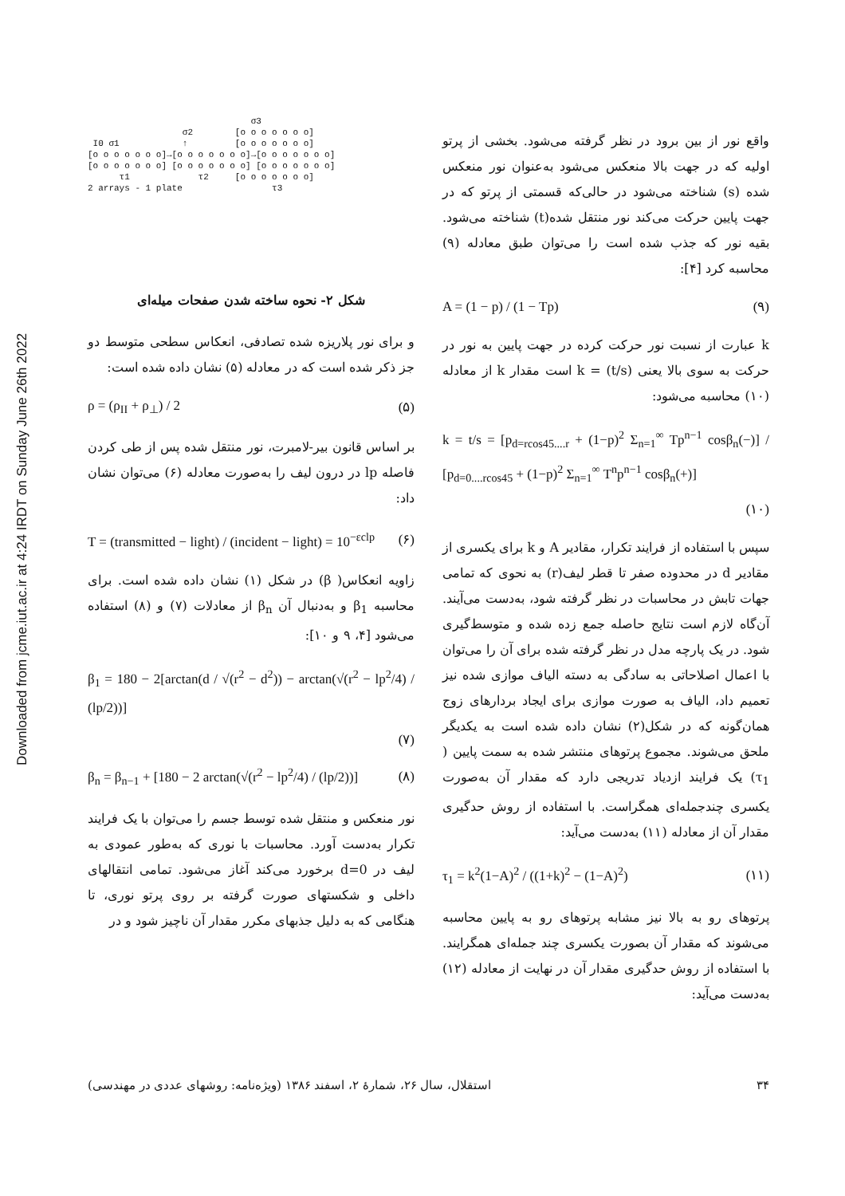Downloaded from jcme.iut.ac.ir at 4:24 IRDT on Sunday June 26th 2022
σ3 σ2 [o o o o o o o] I0 σ1 ↑ [o o o o o o o] [o o o o o o o]→[o o o o o o o]→[o o o o o o o] [o o o o o o o] [o o o o o o o] [o o o o o o o] τ1 τ2 [o o o o o o o] 2 arrays - 1 plate τ3
شکل ۲- نحوه ساخته شدن صفحات میله‌ای
و برای نور پلاریزه شده تصادفی، انعکاس سطحی متوسط دو جز ذکر شده است که در معادله (۵) نشان داده شده است:
ρ = (ρ<sub>II</sub> + ρ<sub>⊥</sub>) / 2 (۵)
بر اساس قانون بیر-لامبرت، نور منتقل شده پس از طی کردن فاصله lp در درون لیف را به‌صورت معادله (۶) می‌توان نشان داد:
T = (transmitted − light) / (incident − light) = 10<sup>−εclp</sup> (۶)
زاویه انعکاس( β) در شکل (۱) نشان داده شده است. برای محاسبه β<sub>1</sub> و به‌دنبال آن β<sub>n</sub> از معادلات (۷) و (۸) استفاده می‌شود [۴، ۹ و ۱۰]:
β<sub>1</sub> = 180 − 2[arctan(d / √(r<sup>2</sup> − d<sup>2</sup>)) − arctan(√(r<sup>2</sup> − lp<sup>2</sup>/4) / (lp/2))]
(۷)
β<sub>n</sub> = β<sub>n−1</sub> + [180 − 2 arctan(√(r<sup>2</sup> − lp<sup>2</sup>/4) / (lp/2))] (۸)
نور منعکس و منتقل شده توسط جسم را می‌توان با یک فرایند تکرار به‌دست آورد. محاسبات با نوری که به‌طور عمودی به لیف در d=0 برخورد می‌کند آغاز می‌شود. تمامی انتقالهای داخلی و شکستهای صورت گرفته بر روی پرتو نوری، تا هنگامی که به دلیل جذبهای مکرر مقدار آن ناچیز شود و در
واقع نور از بین برود در نظر گرفته می‌شود. بخشی از پرتو اولیه که در جهت بالا منعکس می‌شود به‌عنوان نور منعکس شده (s) شناخته می‌شود در حالی‌که قسمتی از پرتو که در جهت پایین حرکت می‌کند نور منتقل شده(t) شناخته می‌شود. بقیه نور که جذب شده است را می‌توان طبق معادله (۹) محاسبه کرد [۴]:
A = (1 − p) / (1 − Tp) (۹)
k عبارت از نسبت نور حرکت کرده در جهت پایین به نور در حرکت به سوی بالا یعنی k = (t/s) است مقدار k از معادله (۱۰) محاسبه می‌شود:
k = t/s = [p<sub>d=rcos45....r</sub> + (1−p)<sup>2</sup> Σ<sub>n=1</sub><sup>∞</sup> Tp<sup>n−1</sup> cosβ<sub>n</sub>(−)] / [p<sub>d=0....rcos45</sub> + (1−p)<sup>2</sup> Σ<sub>n=1</sub><sup>∞</sup> T<sup>n</sup>p<sup>n−1</sup> cosβ<sub>n</sub>(+)]
(۱۰)
سپس با استفاده از فرایند تکرار، مقادیر A و k برای یکسری از مقادیر d در محدوده صفر تا قطر لیف(r) به نحوی که تمامی جهات تابش در محاسبات در نظر گرفته شود، به‌دست می‌آیند. آن‌گاه لازم است نتایج حاصله جمع زده شده و متوسط‌گیری شود. در یک پارچه مدل در نظر گرفته شده برای آن را می‌توان با اعمال اصلاحاتی به سادگی به دسته الیاف موازی شده نیز تعمیم داد، الیاف به صورت موازی برای ایجاد بردارهای زوج همان‌گونه که در شکل(۲) نشان داده شده است به یکدیگر ملحق می‌شوند. مجموع پرتوهای منتشر شده به سمت پایین ( τ<sub>1</sub>) یک فرایند ازدیاد تدریجی دارد که مقدار آن به‌صورت یکسری چندجمله‌ای همگراست. با استفاده از روش حدگیری مقدار آن از معادله (۱۱) به‌دست می‌آید:
τ<sub>1</sub> = k<sup>2</sup>(1−A)<sup>2</sup> / ((1+k)<sup>2</sup> − (1−A)<sup>2</sup>) (۱۱)
پرتوهای رو به بالا نیز مشابه پرتوهای رو به پایین محاسبه می‌شوند که مقدار آن بصورت یکسری چند جمله‌ای همگرایند. با استفاده از روش حدگیری مقدار آن در نهایت از معادله (۱۲) به‌دست می‌آید:
۳۴ استقلال، سال ۲۶، شمارهٔ ۲، اسفند ۱۳۸۶ (ویژه‌نامه: روشهای عددی در مهندسی)